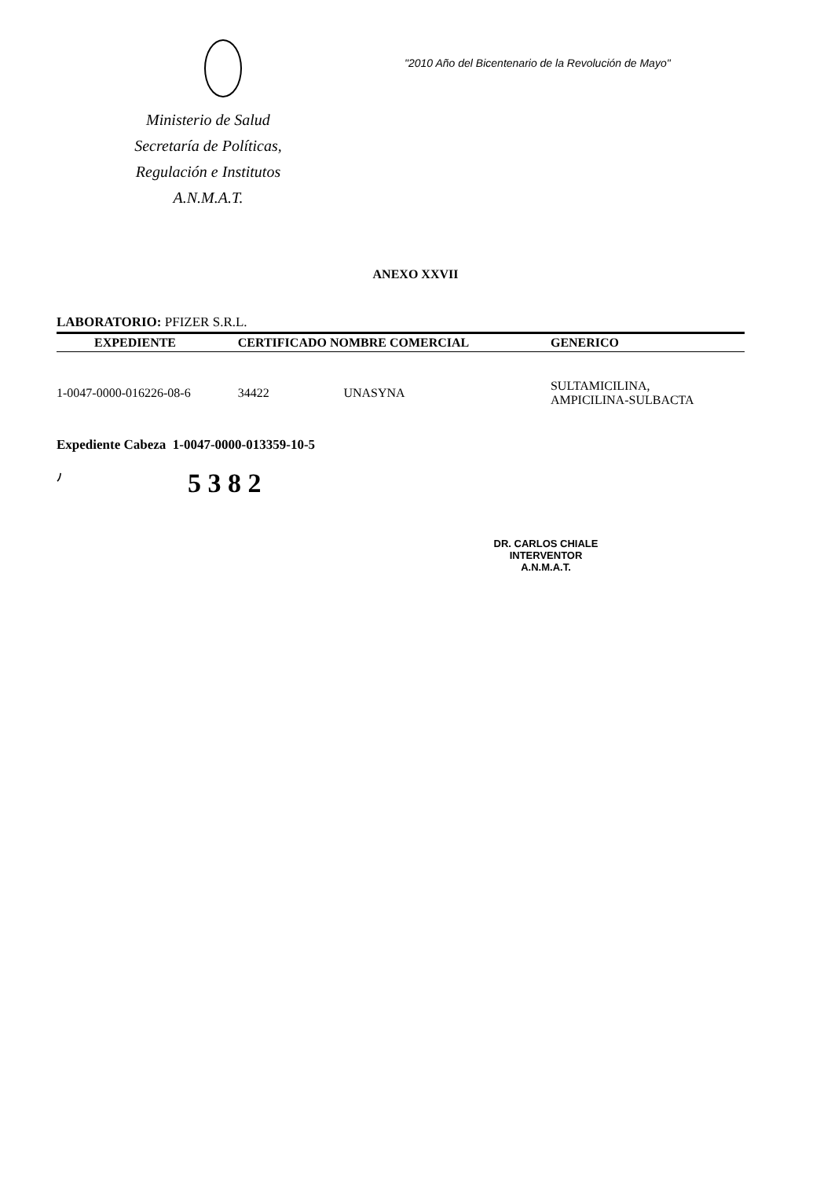Ministerio de Salud
Secretaría de Políticas,
Regulación e Institutos
A.N.M.A.T.
"2010 Año del Bicentenario de la Revolución de Mayo"
ANEXO XXVII
LABORATORIO: PFIZER S.R.L.
| EXPEDIENTE | CERTIFICADO NOMBRE COMERCIAL | | GENERICO |
| --- | --- | --- | --- |
| 1-0047-0000-016226-08-6 | 34422 | UNASYNA | SULTAMICILINA, AMPICILINA-SULBACTA |
Expediente Cabeza 1-0047-0000-013359-10-5
ﾉ 5 3 8 2
DR. CARLOS CHIALE
INTERVENTOR
A.N.M.A.T.